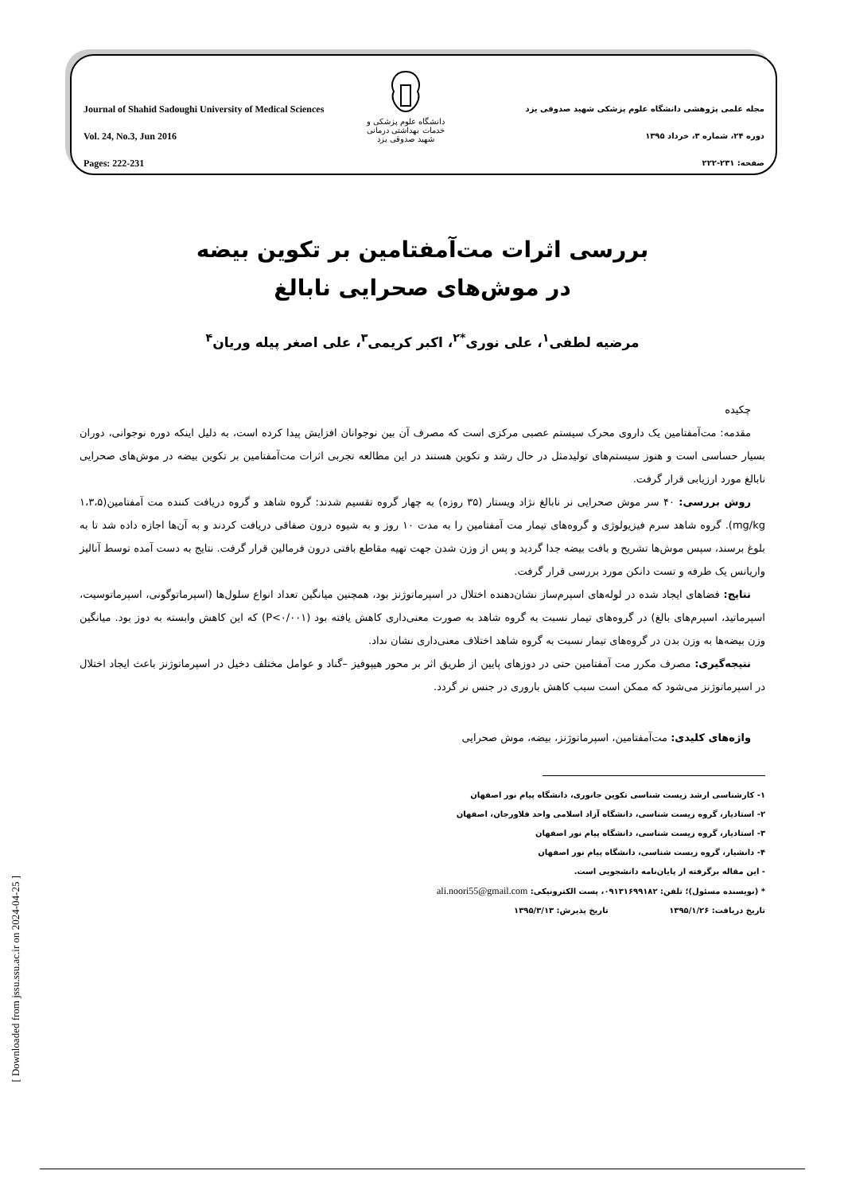Journal of Shahid Sadoughi University of Medical Sciences
Vol. 24, No.3, Jun 2016
Pages: 222-231
دانشگاه علوم پزشکی و خدمات بهداشتی درمانی
شهید صدوقی یزد
مجله علمی پژوهشی دانشگاه علوم پزشکی شهید صدوقی یزد
دوره ۲۴، شماره ۳، خرداد ۱۳۹۵
صفحه: ۲۳۱-۲۲۲
بررسی اثرات مت‌آمفتامین بر تکوین بیضه
در موش‌های صحرایی نابالغ
مرضیه لطفی<sup>۱</sup>، علی نوری<sup>*۲</sup>، اکبر کریمی<sup>۳</sup>، علی اصغر پیله وریان<sup>۴</sup>
چکیده
مقدمه: مت‌آمفتامین یک داروی محرک سیستم عصبی مرکزی است که مصرف آن بین نوجوانان افزایش پیدا کرده است، به دلیل اینکه دوره نوجوانی، دوران بسیار حساسی است و هنوز سیستم‌های تولیدمثل در حال رشد و تکوین هستند در این مطالعه تجربی اثرات مت‌آمفتامین بر تکوین بیضه در موش‌های صحرایی نابالغ مورد ارزیابی قرار گرفت.
روش بررسی: ۴۰ سر موش صحرایی نر نابالغ نژاد ویستار (۳۵ روزه) به چهار گروه تقسیم شدند: گروه شاهد و گروه دریافت کننده مت آمفتامین(۱،۳،۵ mg/kg). گروه شاهد سرم فیزیولوژی و گروه‌های تیمار مت آمفتامین را به مدت ۱۰ روز و به شیوه درون صفاقی دریافت کردند و به آن‌ها اجازه داده شد تا به بلوغ برسند، سپس موش‌ها تشریح و بافت بیضه جدا گردید و پس از وزن شدن جهت تهیه مقاطع بافتی درون فرمالین قرار گرفت. نتایج به دست آمده توسط آنالیز واریانس یک طرفه و تست دانکن مورد بررسی قرار گرفت.
نتایج: فضاهای ایجاد شده در لوله‌های اسپرم‌ساز نشان‌دهنده اختلال در اسپرماتوژنز بود، همچنین میانگین تعداد انواع سلول‌ها (اسپرماتوگونی، اسپرماتوسیت، اسپرماتید، اسپرم‌های بالغ) در گروه‌های تیمار نسبت به گروه شاهد به صورت معنی‌داری کاهش یافته بود (P<۰/۰۰۱) که این کاهش وابسته به دوز بود. میانگین وزن بیضه‌ها به وزن بدن در گروه‌های تیمار نسبت به گروه شاهد اختلاف معنی‌داری نشان نداد.
نتیجه‌گیری: مصرف مکرر مت آمفتامین حتی در دوزهای پایین از طریق اثر بر محور هیپوفیز –گناد و عوامل مختلف دخیل در اسپرماتوژنز باعث ایجاد اختلال در اسپرماتوژنز می‌شود که ممکن است سبب کاهش باروری در جنس نر گردد.
واژه‌های کلیدی: مت‌آمفتامین، اسپرماتوژنز، بیضه، موش صحرایی
۱- کارشناسی ارشد زیست شناسی تکوین جانوری، دانشگاه پیام نور اصفهان
۲- استادیار، گروه زیست شناسی، دانشگاه آزاد اسلامی واحد فلاورجان، اصفهان
۳- استادیار، گروه زیست شناسی، دانشگاه پیام نور اصفهان
۴- دانشیار، گروه زیست شناسی، دانشگاه پیام نور اصفهان
- این مقاله برگرفته از پایان‌نامه دانشجویی است.
* (نویسنده مسئول)؛ تلفن: ۰۹۱۳۱۶۹۹۱۸۲، پست الکترونیکی: ali.noori55@gmail.com
تاریخ دریافت: ۱۳۹۵/۱/۲۶ تاریخ پذیرش: ۱۳۹۵/۳/۱۳
[ Downloaded from jssu.ssu.ac.ir on 2024-04-25 ]